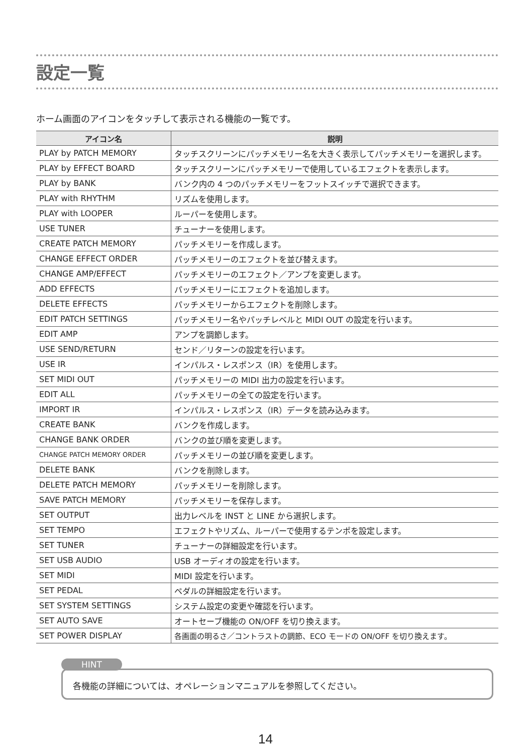設定一覧
ホーム画面のアイコンをタッチして表示される機能の一覧です。
| アイコン名 | 説明 |
| --- | --- |
| PLAY by PATCH MEMORY | タッチスクリーンにパッチメモリー名を大きく表示してパッチメモリーを選択します。 |
| PLAY by EFFECT BOARD | タッチスクリーンにパッチメモリーで使用しているエフェクトを表示します。 |
| PLAY by BANK | バンク内の 4 つのパッチメモリーをフットスイッチで選択できます。 |
| PLAY with RHYTHM | リズムを使用します。 |
| PLAY with LOOPER | ルーパーを使用します。 |
| USE TUNER | チューナーを使用します。 |
| CREATE PATCH MEMORY | パッチメモリーを作成します。 |
| CHANGE EFFECT ORDER | パッチメモリーのエフェクトを並び替えます。 |
| CHANGE AMP/EFFECT | パッチメモリーのエフェクト／アンプを変更します。 |
| ADD EFFECTS | パッチメモリーにエフェクトを追加します。 |
| DELETE EFFECTS | パッチメモリーからエフェクトを削除します。 |
| EDIT PATCH SETTINGS | パッチメモリー名やパッチレベルと MIDI OUT の設定を行います。 |
| EDIT AMP | アンプを調節します。 |
| USE SEND/RETURN | センド／リターンの設定を行います。 |
| USE IR | インパルス・レスポンス（IR）を使用します。 |
| SET MIDI OUT | パッチメモリーの MIDI 出力の設定を行います。 |
| EDIT ALL | パッチメモリーの全ての設定を行います。 |
| IMPORT IR | インパルス・レスポンス（IR）データを読み込みます。 |
| CREATE BANK | バンクを作成します。 |
| CHANGE BANK ORDER | バンクの並び順を変更します。 |
| CHANGE PATCH MEMORY ORDER | パッチメモリーの並び順を変更します。 |
| DELETE BANK | バンクを削除します。 |
| DELETE PATCH MEMORY | パッチメモリーを削除します。 |
| SAVE PATCH MEMORY | パッチメモリーを保存します。 |
| SET OUTPUT | 出力レベルを INST と LINE から選択します。 |
| SET TEMPO | エフェクトやリズム、ルーパーで使用するテンポを設定します。 |
| SET TUNER | チューナーの詳細設定を行います。 |
| SET USB AUDIO | USB オーディオの設定を行います。 |
| SET MIDI | MIDI 設定を行います。 |
| SET PEDAL | ペダルの詳細設定を行います。 |
| SET SYSTEM SETTINGS | システム設定の変更や確認を行います。 |
| SET AUTO SAVE | オートセーブ機能の ON/OFF を切り換えます。 |
| SET POWER DISPLAY | 各画面の明るさ／コントラストの調節、ECO モードの ON/OFF を切り換えます。 |
HINT
各機能の詳細については、オペレーションマニュアルを参照してください。
14